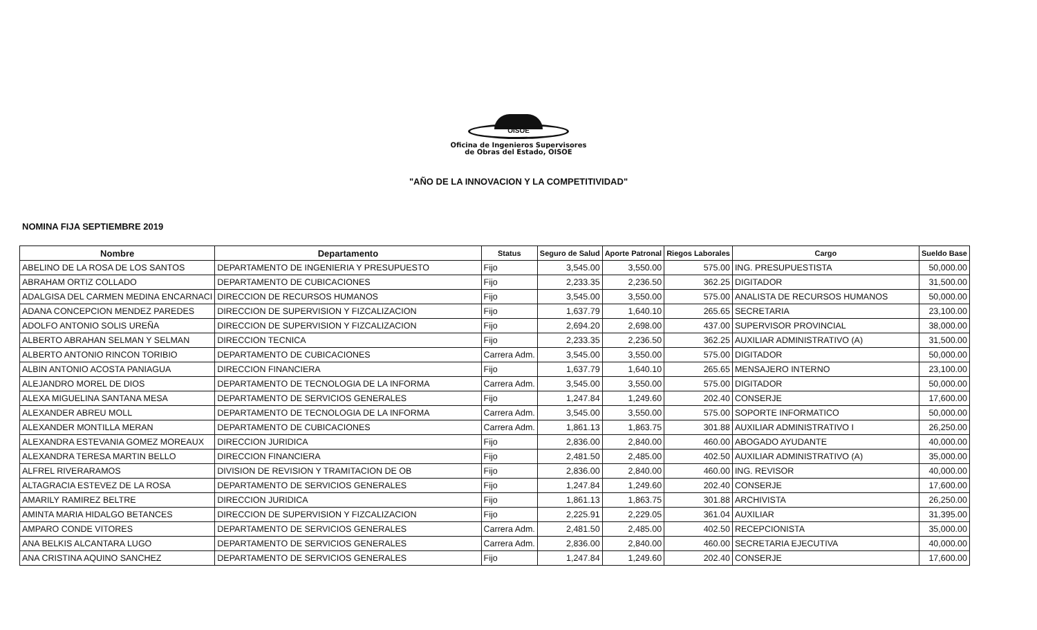OISOE
Oficina de Ingenieros Supervisores
de Obras del Estado, OISOE
"AÑO DE LA INNOVACION Y LA COMPETITIVIDAD"
NOMINA FIJA SEPTIEMBRE 2019
| Nombre | Departamento | Status | Seguro de Salud | Aporte Patronal | Riegos Laborales | Cargo | Sueldo Base |
| --- | --- | --- | --- | --- | --- | --- | --- |
| ABELINO DE LA ROSA DE LOS SANTOS | DEPARTAMENTO DE INGENIERIA Y PRESUPUESTO | Fijo | 3,545.00 | 3,550.00 | 575.00 | ING. PRESUPUESTISTA | 50,000.00 |
| ABRAHAM ORTIZ COLLADO | DEPARTAMENTO DE CUBICACIONES | Fijo | 2,233.35 | 2,236.50 | 362.25 | DIGITADOR | 31,500.00 |
| ADALGISA DEL CARMEN MEDINA ENCARNACI | DIRECCION DE RECURSOS HUMANOS | Fijo | 3,545.00 | 3,550.00 | 575.00 | ANALISTA DE RECURSOS HUMANOS | 50,000.00 |
| ADANA CONCEPCION MENDEZ PAREDES | DIRECCION DE SUPERVISION Y FIZCALIZACION | Fijo | 1,637.79 | 1,640.10 | 265.65 | SECRETARIA | 23,100.00 |
| ADOLFO ANTONIO SOLIS UREÑA | DIRECCION DE SUPERVISION Y FIZCALIZACION | Fijo | 2,694.20 | 2,698.00 | 437.00 | SUPERVISOR PROVINCIAL | 38,000.00 |
| ALBERTO ABRAHAN SELMAN Y SELMAN | DIRECCION TECNICA | Fijo | 2,233.35 | 2,236.50 | 362.25 | AUXILIAR ADMINISTRATIVO (A) | 31,500.00 |
| ALBERTO ANTONIO RINCON TORIBIO | DEPARTAMENTO DE CUBICACIONES | Carrera Adm. | 3,545.00 | 3,550.00 | 575.00 | DIGITADOR | 50,000.00 |
| ALBIN ANTONIO ACOSTA PANIAGUA | DIRECCION FINANCIERA | Fijo | 1,637.79 | 1,640.10 | 265.65 | MENSAJERO INTERNO | 23,100.00 |
| ALEJANDRO MOREL DE DIOS | DEPARTAMENTO DE TECNOLOGIA DE LA INFORMA | Carrera Adm. | 3,545.00 | 3,550.00 | 575.00 | DIGITADOR | 50,000.00 |
| ALEXA MIGUELINA SANTANA MESA | DEPARTAMENTO DE SERVICIOS GENERALES | Fijo | 1,247.84 | 1,249.60 | 202.40 | CONSERJE | 17,600.00 |
| ALEXANDER ABREU MOLL | DEPARTAMENTO DE TECNOLOGIA DE LA INFORMA | Carrera Adm. | 3,545.00 | 3,550.00 | 575.00 | SOPORTE INFORMATICO | 50,000.00 |
| ALEXANDER MONTILLA MERAN | DEPARTAMENTO DE CUBICACIONES | Carrera Adm. | 1,861.13 | 1,863.75 | 301.88 | AUXILIAR ADMINISTRATIVO I | 26,250.00 |
| ALEXANDRA ESTEVANIA GOMEZ MOREAUX | DIRECCION JURIDICA | Fijo | 2,836.00 | 2,840.00 | 460.00 | ABOGADO AYUDANTE | 40,000.00 |
| ALEXANDRA TERESA MARTIN BELLO | DIRECCION FINANCIERA | Fijo | 2,481.50 | 2,485.00 | 402.50 | AUXILIAR ADMINISTRATIVO (A) | 35,000.00 |
| ALFREL RIVERARAMOS | DIVISION DE REVISION Y TRAMITACION DE OB | Fijo | 2,836.00 | 2,840.00 | 460.00 | ING. REVISOR | 40,000.00 |
| ALTAGRACIA ESTEVEZ DE LA ROSA | DEPARTAMENTO DE SERVICIOS GENERALES | Fijo | 1,247.84 | 1,249.60 | 202.40 | CONSERJE | 17,600.00 |
| AMARILY RAMIREZ BELTRE | DIRECCION JURIDICA | Fijo | 1,861.13 | 1,863.75 | 301.88 | ARCHIVISTA | 26,250.00 |
| AMINTA MARIA HIDALGO BETANCES | DIRECCION DE SUPERVISION Y FIZCALIZACION | Fijo | 2,225.91 | 2,229.05 | 361.04 | AUXILIAR | 31,395.00 |
| AMPARO CONDE VITORES | DEPARTAMENTO DE SERVICIOS GENERALES | Carrera Adm. | 2,481.50 | 2,485.00 | 402.50 | RECEPCIONISTA | 35,000.00 |
| ANA BELKIS ALCANTARA LUGO | DEPARTAMENTO DE SERVICIOS GENERALES | Carrera Adm. | 2,836.00 | 2,840.00 | 460.00 | SECRETARIA EJECUTIVA | 40,000.00 |
| ANA CRISTINA AQUINO SANCHEZ | DEPARTAMENTO DE SERVICIOS GENERALES | Fijo | 1,247.84 | 1,249.60 | 202.40 | CONSERJE | 17,600.00 |